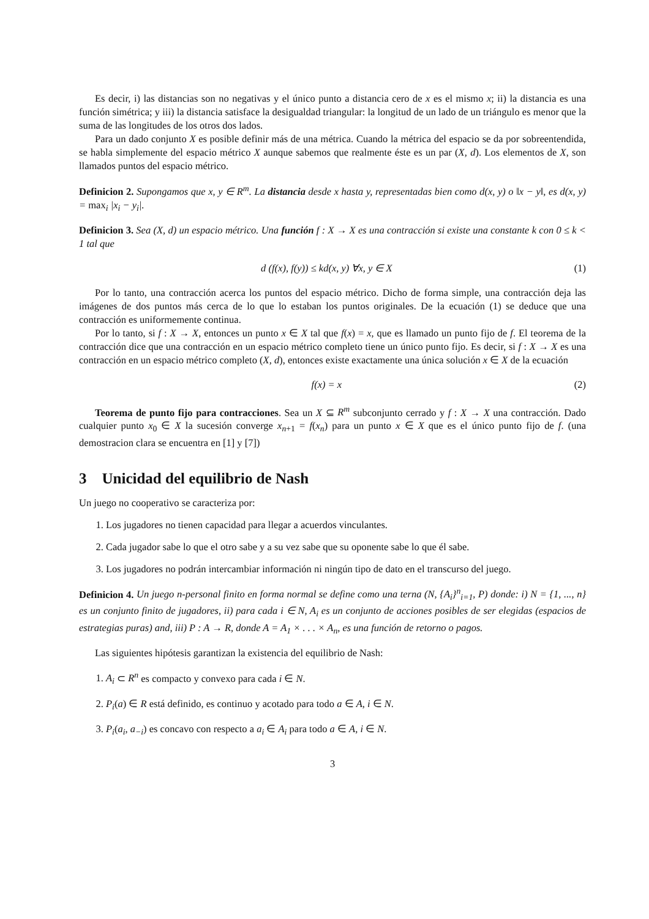Es decir, i) las distancias son no negativas y el único punto a distancia cero de x es el mismo x; ii) la distancia es una función simétrica; y iii) la distancia satisface la desigualdad triangular: la longitud de un lado de un triángulo es menor que la suma de las longitudes de los otros dos lados.
Para un dado conjunto X es posible definir más de una métrica. Cuando la métrica del espacio se da por sobreentendida, se habla simplemente del espacio métrico X aunque sabemos que realmente éste es un par (X, d). Los elementos de X, son llamados puntos del espacio métrico.
Definicion 2. Supongamos que x, y ∈ R<sup>m</sup>. La distancia desde x hasta y, representadas bien como d(x, y) o ‖x − y‖, es d(x, y) = max<sub>i</sub> |x<sub>i</sub> − y<sub>i</sub>|.
Definicion 3. Sea (X, d) un espacio métrico. Una función f : X → X es una contracción si existe una constante k con 0 ≤ k < 1 tal que
d (f(x), f(y)) ≤ kd(x, y) ∀x, y ∈ X (1)
Por lo tanto, una contracción acerca los puntos del espacio métrico. Dicho de forma simple, una contracción deja las imágenes de dos puntos más cerca de lo que lo estaban los puntos originales. De la ecuación (1) se deduce que una contracción es uniformemente continua.
Por lo tanto, si f : X → X, entonces un punto x ∈ X tal que f(x) = x, que es llamado un punto fijo de f. El teorema de la contracción dice que una contracción en un espacio métrico completo tiene un único punto fijo. Es decir, si f : X → X es una contracción en un espacio métrico completo (X, d), entonces existe exactamente una única solución x ∈ X de la ecuación
f(x) = x (2)
Teorema de punto fijo para contracciones. Sea un X ⊆ R<sup>m</sup> subconjunto cerrado y f : X → X una contracción. Dado cualquier punto x<sub>0</sub> ∈ X la sucesión converge x<sub>n+1</sub> = f(x<sub>n</sub>) para un punto x ∈ X que es el único punto fijo de f. (una demostracion clara se encuentra en [1] y [7])
3 Unicidad del equilibrio de Nash
Un juego no cooperativo se caracteriza por:
1. Los jugadores no tienen capacidad para llegar a acuerdos vinculantes.
2. Cada jugador sabe lo que el otro sabe y a su vez sabe que su oponente sabe lo que él sabe.
3. Los jugadores no podrán intercambiar información ni ningún tipo de dato en el transcurso del juego.
Definicion 4. Un juego n-personal finito en forma normal se define como una terna (N, {A<sub>i</sub>}<sup>n</sup><sub>i=1</sub>, P) donde: i) N = {1, ..., n} es un conjunto finito de jugadores, ii) para cada i ∈ N, A<sub>i</sub> es un conjunto de acciones posibles de ser elegidas (espacios de estrategias puras) and, iii) P : A → R, donde A = A<sub>1</sub> × . . . × A<sub>n</sub>, es una función de retorno o pagos.
Las siguientes hipótesis garantizan la existencia del equilibrio de Nash:
1. A<sub>i</sub> ⊂ R<sup>n</sup> es compacto y convexo para cada i ∈ N.
2. P<sub>i</sub>(a) ∈ R está definido, es continuo y acotado para todo a ∈ A, i ∈ N.
3. P<sub>i</sub>(a<sub>i</sub>, a<sub>−i</sub>) es concavo con respecto a a<sub>i</sub> ∈ A<sub>i</sub> para todo a ∈ A, i ∈ N.
3